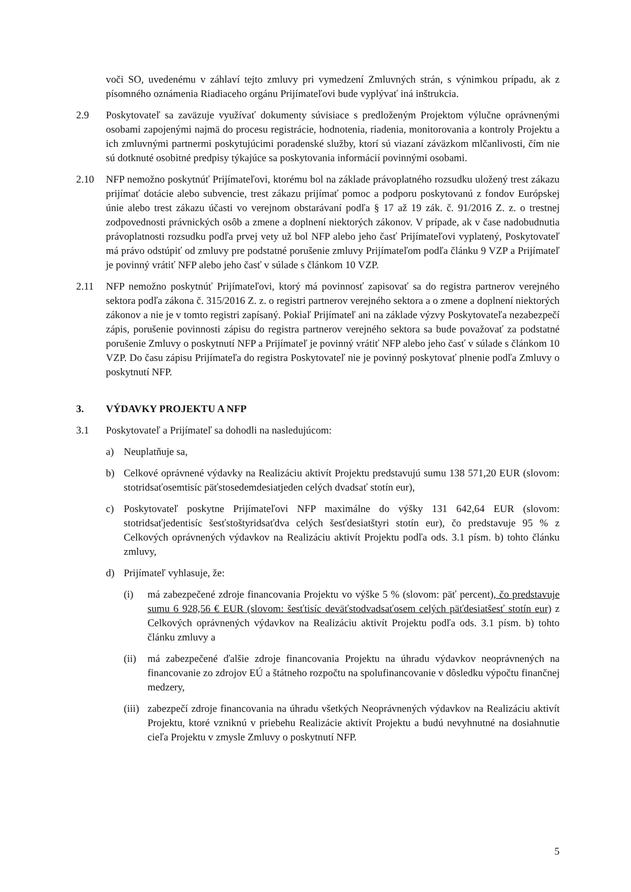voči SO, uvedenému v záhlaví tejto zmluvy pri vymedzení Zmluvných strán, s výnimkou prípadu, ak z písomného oznámenia Riadiaceho orgánu Prijímateľovi bude vyplývať iná inštrukcia.
2.9 Poskytovateľ sa zaväzuje využívať dokumenty súvisiace s predloženým Projektom výlučne oprávnenými osobami zapojenými najmä do procesu registrácie, hodnotenia, riadenia, monitorovania a kontroly Projektu a ich zmluvnými partnermi poskytujúcimi poradenské služby, ktorí sú viazaní záväzkom mlčanlivosti, čím nie sú dotknuté osobitné predpisy týkajúce sa poskytovania informácií povinnými osobami.
2.10 NFP nemožno poskytnúť Prijímateľovi, ktorému bol na základe právoplatného rozsudku uložený trest zákazu prijímať dotácie alebo subvencie, trest zákazu prijímať pomoc a podporu poskytovanú z fondov Európskej únie alebo trest zákazu účasti vo verejnom obstarávaní podľa § 17 až 19 zák. č. 91/2016 Z. z. o trestnej zodpovednosti právnických osôb a zmene a doplnení niektorých zákonov. V prípade, ak v čase nadobudnutia právoplatnosti rozsudku podľa prvej vety už bol NFP alebo jeho časť Prijímateľovi vyplatený, Poskytovateľ má právo odstúpiť od zmluvy pre podstatné porušenie zmluvy Prijímateľom podľa článku 9 VZP a Prijímateľ je povinný vrátiť NFP alebo jeho časť v súlade s článkom 10 VZP.
2.11 NFP nemožno poskytnúť Prijímateľovi, ktorý má povinnosť zapisovať sa do registra partnerov verejného sektora podľa zákona č. 315/2016 Z. z. o registri partnerov verejného sektora a o zmene a doplnení niektorých zákonov a nie je v tomto registri zapísaný. Pokiaľ Prijímateľ ani na základe výzvy Poskytovateľa nezabezpečí zápis, porušenie povinnosti zápisu do registra partnerov verejného sektora sa bude považovať za podstatné porušenie Zmluvy o poskytnutí NFP a Prijímateľ je povinný vrátiť NFP alebo jeho časť v súlade s článkom 10 VZP. Do času zápisu Prijímateľa do registra Poskytovateľ nie je povinný poskytovať plnenie podľa Zmluvy o poskytnutí NFP.
3. VÝDAVKY PROJEKTU A NFP
3.1 Poskytovateľ a Prijímateľ sa dohodli na nasledujúcom:
a) Neuplatňuje sa,
b) Celkové oprávnené výdavky na Realizáciu aktivít Projektu predstavujú sumu 138 571,20 EUR (slovom: stotridsaťosemtisíc päťstosedemdesiatjeden celých dvadsať stotín eur),
c) Poskytovateľ poskytne Prijímateľovi NFP maximálne do výšky 131 642,64 EUR (slovom: stotridsaťjedentisíc šesťstoštyridsaťdva celých šesťdesiatštyri stotín eur), čo predstavuje 95 % z Celkových oprávnených výdavkov na Realizáciu aktivít Projektu podľa ods. 3.1 písm. b) tohto článku zmluvy,
d) Prijímateľ vyhlasuje, že:
(i) má zabezpečené zdroje financovania Projektu vo výške 5 % (slovom: päť percent), čo predstavuje sumu 6 928,56 € EUR (slovom: šesťtisíc deväťstodvadsaťosem celých päťdesiatšesť stotín eur) z Celkových oprávnených výdavkov na Realizáciu aktivít Projektu podľa ods. 3.1 písm. b) tohto článku zmluvy a
(ii)
má zabezpečené ďalšie zdroje financovania Projektu na úhradu výdavkov neoprávnených na financovanie zo zdrojov EÚ a štátneho rozpočtu na spolufinancovanie v dôsledku výpočtu finančnej medzery,
(iii)
zabezpečí zdroje financovania na úhradu všetkých Neoprávnených výdavkov na Realizáciu aktivít Projektu, ktoré vzniknú v priebehu Realizácie aktivít Projektu a budú nevyhnutné na dosiahnutie cieľa Projektu v zmysle Zmluvy o poskytnutí NFP.
5